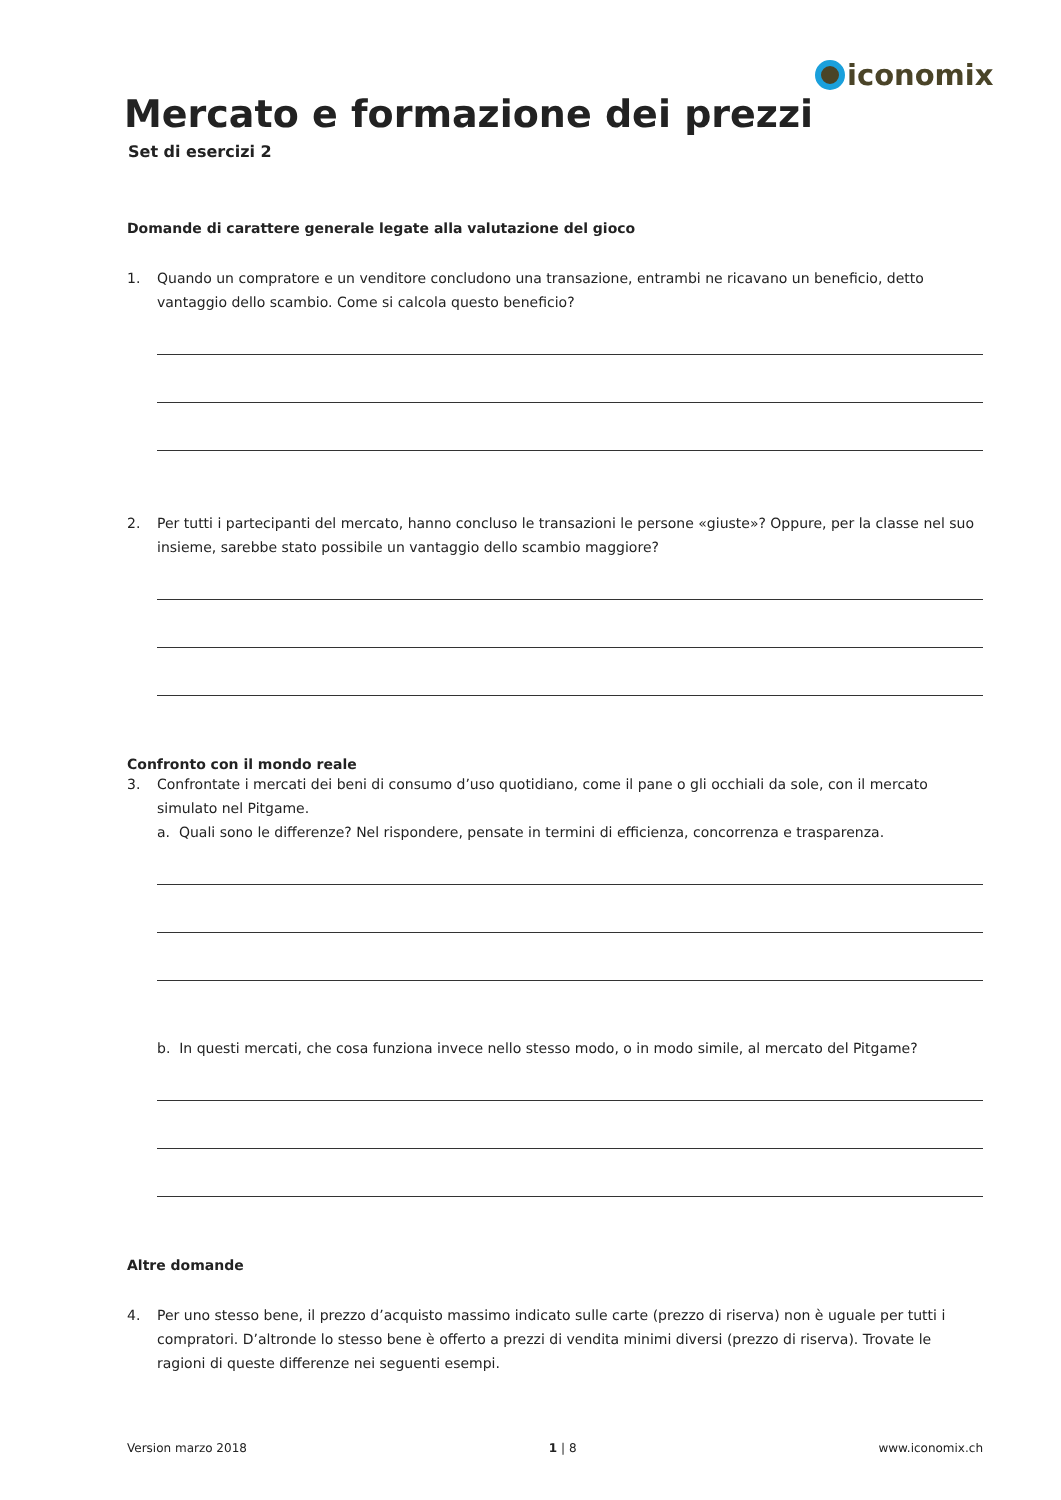iconomix
Mercato e formazione dei prezzi
Set di esercizi 2
Domande di carattere generale legate alla valutazione del gioco
1. Quando un compratore e un venditore concludono una transazione, entrambi ne ricavano un beneficio, detto vantaggio dello scambio. Come si calcola questo beneficio?
2. Per tutti i partecipanti del mercato, hanno concluso le transazioni le persone «giuste»? Oppure, per la classe nel suo insieme, sarebbe stato possibile un vantaggio dello scambio maggiore?
Confronto con il mondo reale
3. Confrontate i mercati dei beni di consumo d’uso quotidiano, come il pane o gli occhiali da sole, con il mercato simulato nel Pitgame.
a. Quali sono le differenze? Nel rispondere, pensate in termini di efficienza, concorrenza e trasparenza.
b. In questi mercati, che cosa funziona invece nello stesso modo, o in modo simile, al mercato del Pitgame?
Altre domande
4. Per uno stesso bene, il prezzo d’acquisto massimo indicato sulle carte (prezzo di riserva) non è uguale per tutti i compratori. D’altronde lo stesso bene è offerto a prezzi di vendita minimi diversi (prezzo di riserva). Trovate le ragioni di queste differenze nei seguenti esempi.
Version marzo 2018 1 | 8 www.iconomix.ch